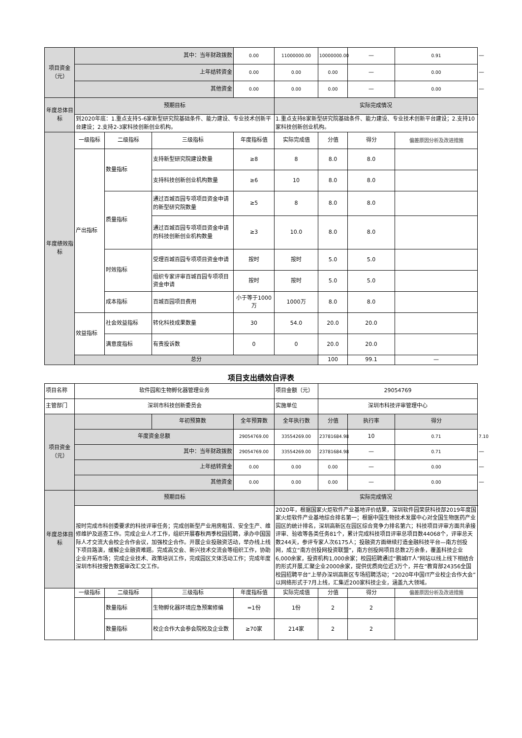| 项目资金（元） | 其中：当年财政拨款 | | | 0.00 | 11000000.00 | 10000000.00 | — | 0.91 | — |
| | 上年结转资金 | | | 0.00 | 0.00 | 0.00 | — | 0.00 | — |
| | 其他资金 | | | 0.00 | 0.00 | 0.00 | — | 0.00 | — |
| 年度总体目标 | 预期目标 | | | | 实际完成情况 | | | | |
| | 到2020年底：1.重点支持5-6家新型研究院基础条件、能力建设、专业技术创新平台建设；2.支持2-3家科技创新创业机构。 | | | | 1.重点支持8家新型研究院基础条件、能力建设、专业技术创新平台建设；2.支持10家科技创新创业机构。 | | | | |
| 年度绩效指标 | 一级指标 | 二级指标 | 三级指标 | 年度指标值 | 实际完成值 | 分值 | 得分 | 偏差原因分析及改进措施 | |
| | 产出指标 | 数量指标 | 支持新型研究院建设数量 | ≥8 | 8 | 8.0 | 8.0 | | |
| | | | 支持科技创新创业机构数量 | ≥6 | 10 | 8.0 | 8.0 | | |
| | | 质量指标 | 通过百城百园专项项目资金申请的新型研究院数量 | ≥5 | 8 | 8.0 | 8.0 | | |
| | | | 通过百城百园专项项目资金申请的科技创新创业机构数量 | ≥3 | 10.0 | 8.0 | 8.0 | | |
| | | 时效指标 | 受理百城百园专项项目资金申请 | 按时 | 按时 | 5.0 | 5.0 | | |
| | | | 组织专家评审百城百园专项项目资金申请 | 按时 | 按时 | 5.0 | 5.0 | | |
| | | 成本指标 | 百城百园项目费用 | 小于等于1000万 | 1000万 | 8.0 | 8.0 | | |
| | 效益指标 | 社会效益指标 | 转化科技成果数量 | 30 | 54.0 | 20.0 | 20.0 | | |
| | | 满意度指标 | 有责投诉数 | 0 | 0 | 20.0 | 20.0 | | |
| | 总分 | | | | | 100 | 99.1 | — | |
项目支出绩效自评表
| 项目名称 | 软件园和生物孵化器管理业务 | | | | 项目金额（元） | 29054769 | | | |
| 主管部门 | 深圳市科技创新委员会 | | | | 实施单位 | 深圳市科技评审管理中心 | | | |
| 项目资金（元） | | | 年初预算数 | 全年预算数 | 全年执行数 | 分值 | 执行率 | 得分 | |
| | 年度资金总额 | | | 29054769.00 | 33554269.00 | 23781684.98 | 10 | 0.71 | 7.10 |
| | 其中：当年财政拨款 | | | 29054769.00 | 33554269.00 | 23781684.98 | — | 0.71 | — |
| | 上年结转资金 | | | 0.00 | 0.00 | 0.00 | — | 0.00 | — |
| | 其他资金 | | | 0.00 | 0.00 | 0.00 | — | 0.00 | — |
| 年度总体目标 | 预期目标 | | | | 实际完成情况 | | | | |
| | 按时完成市科创委要求的科技评审任务；完成创新型产业用房租赁、安全生产、维修维护及巡查工作。完成企业人才工作，组织开展春秋两季校园招聘，承办中国国际人才交流大会校企合作会议，加强校企合作。开展企业投融资活动，举办线上线下项目路演，缓解企业融资难题。完成高交会、新兴技术交流会等组织工作，协助企业开拓市场；完成企业技术、政策培训工作，完成园区文体活动工作；完成年度深圳市科技报告数据审改汇交工作。 | | | | 2020年，根据国家火炬软件产业基地评价结果，深圳软件园荣获科技部2019年度国家火炬软件产业基地综合排名第一；根据中国生物技术发展中心对全国生物医药产业园区的统计排名，深圳高新区在园区综合竞争力排名第六；科技项目评审方面共承接评审、验收等各类任务81个，累计完成科技项目评审总项目数44068个，评审总天数244天，参评专家人次6175人；投融资方面继续打造金融科技平台—南方创投网，成立“南方创投网投资联盟”，南方创投网项目总数2万余条，覆盖科技企业6,000余家，投资机构1,000余家；校园招聘通过“鹏城IT人”网站以线上线下相结合的形式开展,汇聚企业2000余家，提供优质岗位近3万个，并在“教育部24356全国校园招聘平台”上举办深圳高新区专场招聘活动；“2020年中国IT产业校企合作大会”以网络形式于7月上线，汇集近200家科技企业，涵盖九大领域。 | | | | |
| | 一级指标 | 二级指标 | 三级指标 | 年度指标值 | 实际完成值 | 分值 | 得分 | 偏差原因分析及改进措施 | |
| | | 数量指标 | 生物孵化器环境应急预案修编 | =1份 | 1份 | 2 | 2 | | |
| | | 数量指标 | 校企合作大会参会院校及企业数 | ≥70家 | 214家 | 2 | 2 | | |